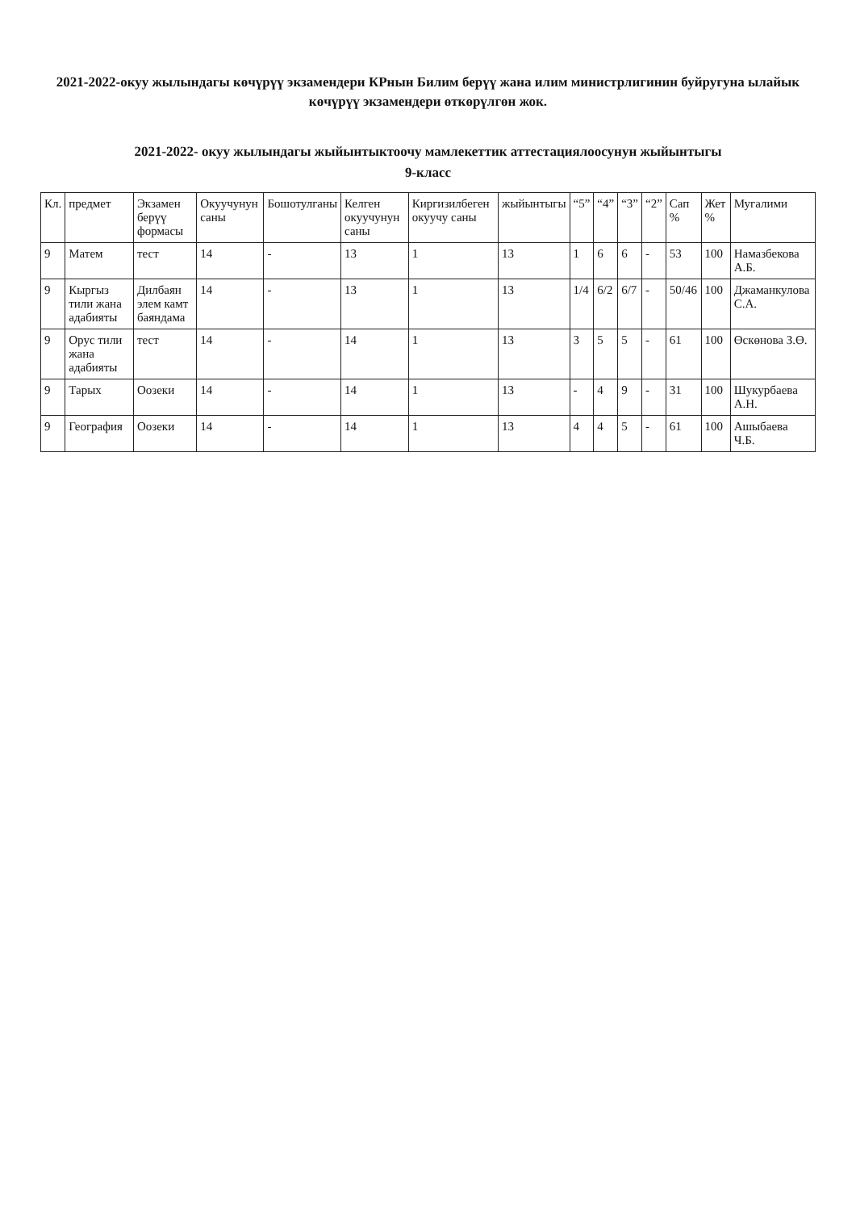2021-2022-окуу жылындагы көчүрүү экзамендери КРнын Билим берүү жана илим министрлигинин буйругуна ылайык көчүрүү экзамендери өткөрүлгөн жок.
2021-2022- окуу жылындагы жыйынтыктоочу мамлекеттик аттестациялоосунун жыйынтыгы
9-класс
| Кл. | предмет | Экзамен берүү формасы | Окуучунун саны | Бошотулганы | Келген окуучунун саны | Киргизилбеген окуучу саны | жыйынтыгы | “5” | “4” | “3” | “2” | Сап % | Жет % | Мугалими |
| --- | --- | --- | --- | --- | --- | --- | --- | --- | --- | --- | --- | --- | --- | --- |
| 9 | Матем | тест | 14 | - | 13 | 1 | 13 | 1 | 6 | 6 | - | 53 | 100 | Намазбекова А.Б. |
| 9 | Кыргыз тили жана адабияты | Дилбаян элем камт баяндама | 14 | - | 13 | 1 | 13 | 1/4 | 6/2 | 6/7 | - | 50/46 | 100 | Джаманкулова С.А. |
| 9 | Орус тили жана адабияты | тест | 14 | - | 14 | 1 | 13 | 3 | 5 | 5 | - | 61 | 100 | Өскөнова З.Ө. |
| 9 | Тарых | Оозеки | 14 | - | 14 | 1 | 13 | - | 4 | 9 | - | 31 | 100 | Шукурбаева А.Н. |
| 9 | География | Оозеки | 14 | - | 14 | 1 | 13 | 4 | 4 | 5 | - | 61 | 100 | Ашыбаева Ч.Б. |